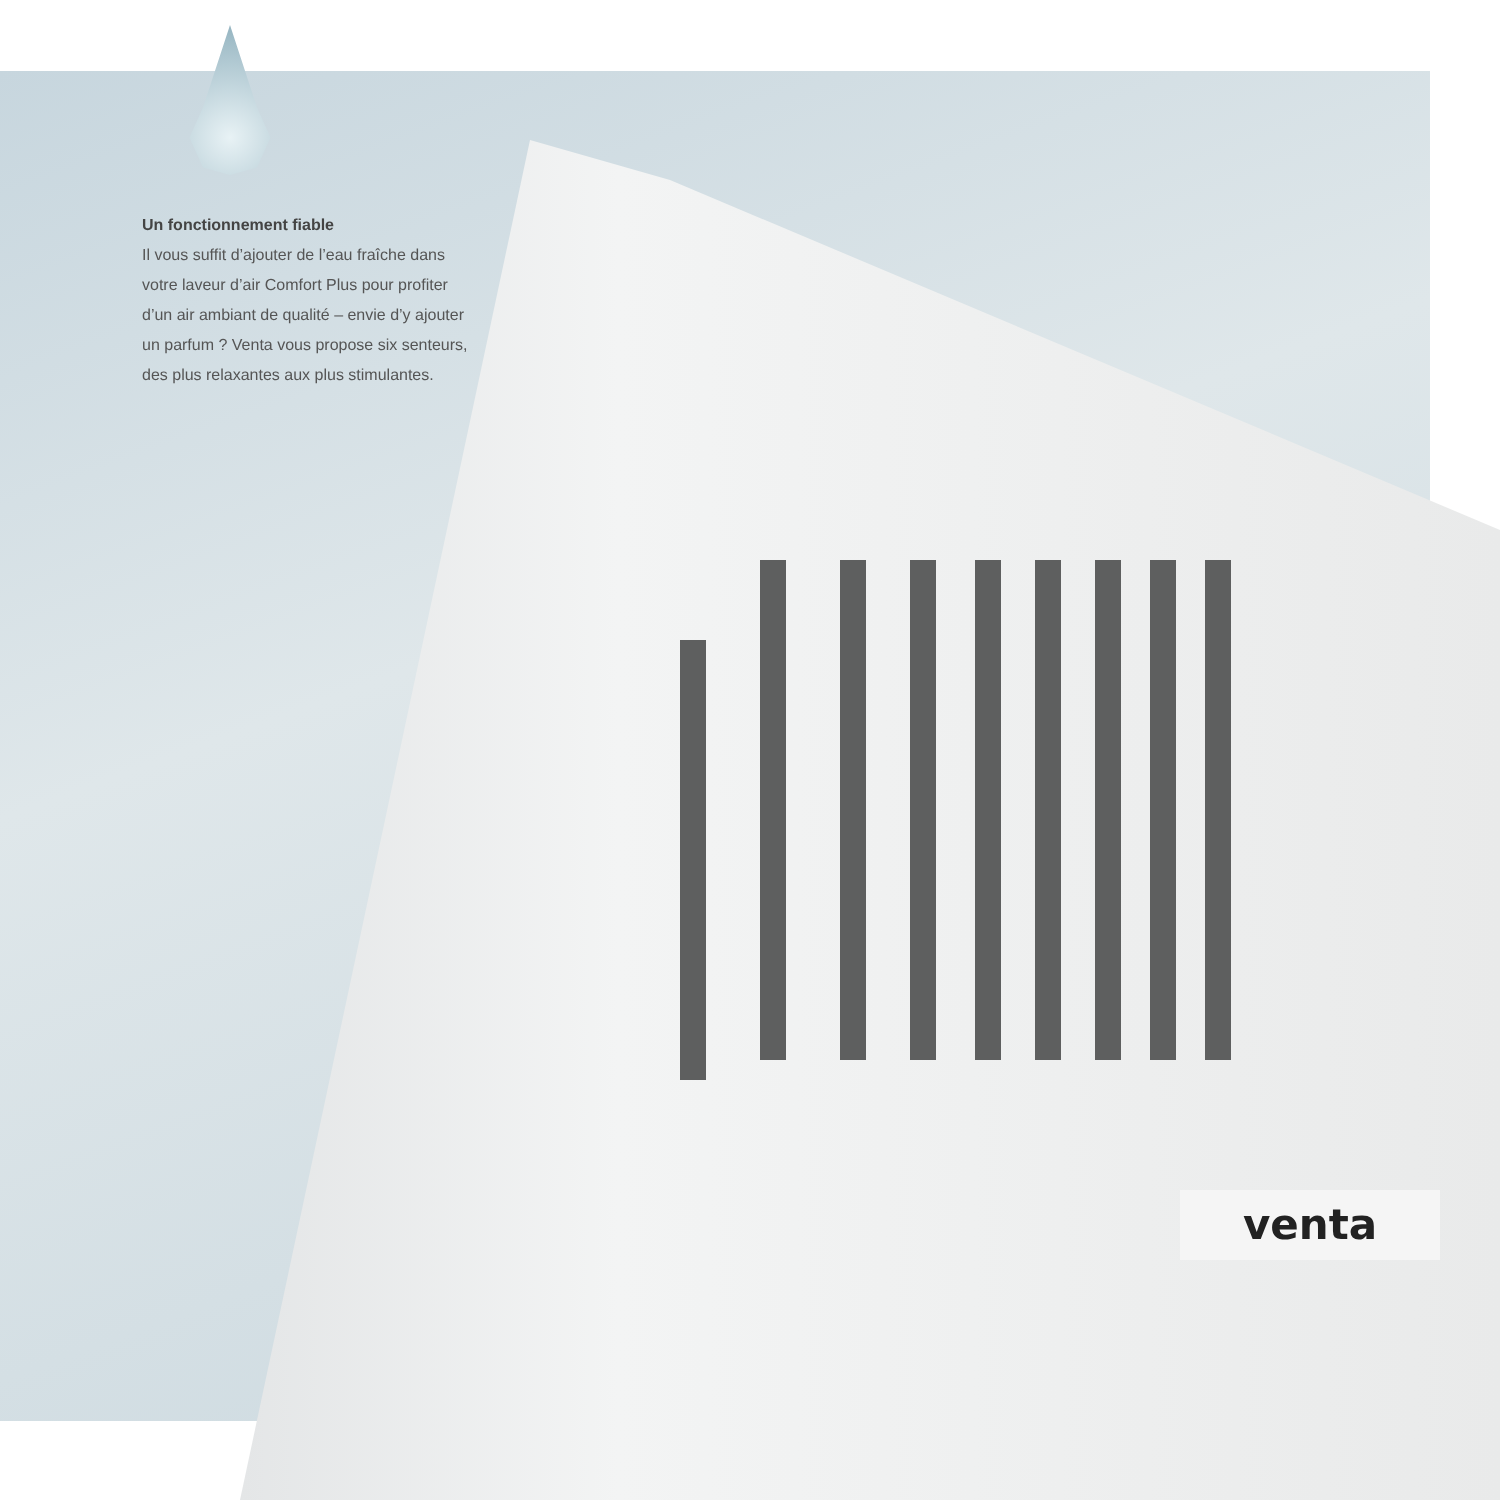Un fonctionnement fiable
Il vous suffit d’ajouter de l’eau fraîche dans votre laveur d’air Comfort Plus pour profiter d’un air ambiant de qualité – envie d’y ajouter un parfum ? Venta vous propose six senteurs, des plus relaxantes aux plus stimulantes.
venta